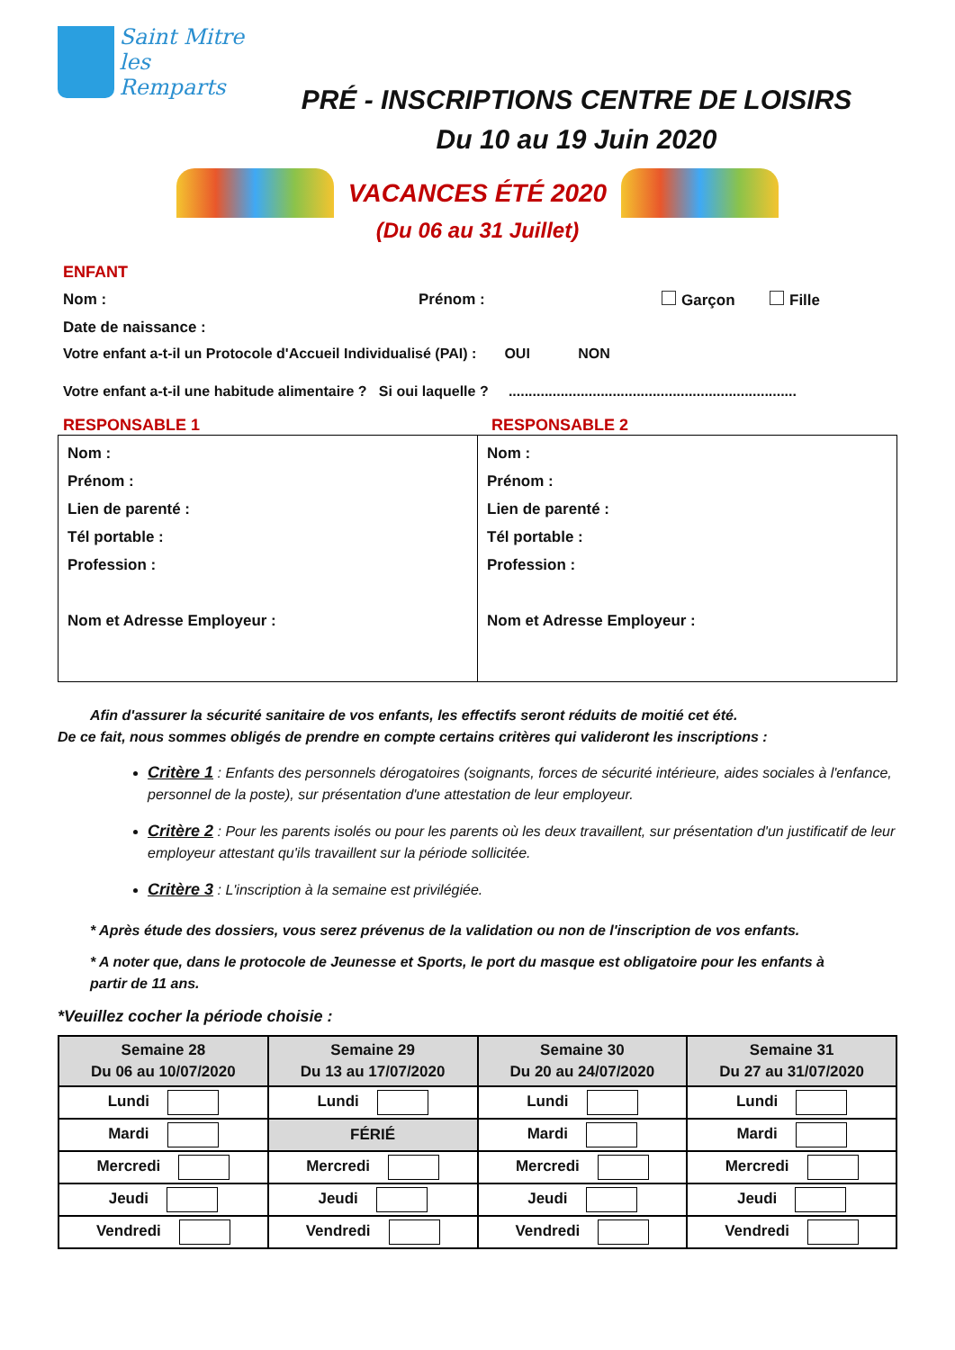Saint Mitre
les Remparts
PRÉ - INSCRIPTIONS CENTRE DE LOISIRS
Du 10 au 19 Juin 2020
VACANCES ÉTÉ 2020
(Du 06 au 31 Juillet)
ENFANT
Nom : Prénom : Garçon Fille
Date de naissance :
Votre enfant a-t-il un Protocole d'Accueil Individualisé (PAI) : OUI NON
Votre enfant a-t-il une habitude alimentaire ? Si oui laquelle ? ........................................................................
RESPONSABLE 1 RESPONSABLE 2
| Nom : Prénom : Lien de parenté : Tél portable : Profession : Nom et Adresse Employeur : | Nom : Prénom : Lien de parenté : Tél portable : Profession : Nom et Adresse Employeur : |
Afin d'assurer la sécurité sanitaire de vos enfants, les effectifs seront réduits de moitié cet été.
De ce fait, nous sommes obligés de prendre en compte certains critères qui valideront les inscriptions :
Critère 1 : Enfants des personnels dérogatoires (soignants, forces de sécurité intérieure, aides sociales à l'enfance, personnel de la poste), sur présentation d'une attestation de leur employeur.
Critère 2 : Pour les parents isolés ou pour les parents où les deux travaillent, sur présentation d'un justificatif de leur employeur attestant qu'ils travaillent sur la période sollicitée.
Critère 3 : L'inscription à la semaine est privilégiée.
* Après étude des dossiers, vous serez prévenus de la validation ou non de l'inscription de vos enfants.
* A noter que, dans le protocole de Jeunesse et Sports, le port du masque est obligatoire pour les enfants à partir de 11 ans.
*Veuillez cocher la période choisie :
| Semaine 28 Du 06 au 10/07/2020 | Semaine 29 Du 13 au 17/07/2020 | Semaine 30 Du 20 au 24/07/2020 | Semaine 31 Du 27 au 31/07/2020 |
| --- | --- | --- | --- |
| Lundi | Lundi | Lundi | Lundi |
| Mardi | FÉRIÉ | Mardi | Mardi |
| Mercredi | Mercredi | Mercredi | Mercredi |
| Jeudi | Jeudi | Jeudi | Jeudi |
| Vendredi | Vendredi | Vendredi | Vendredi |